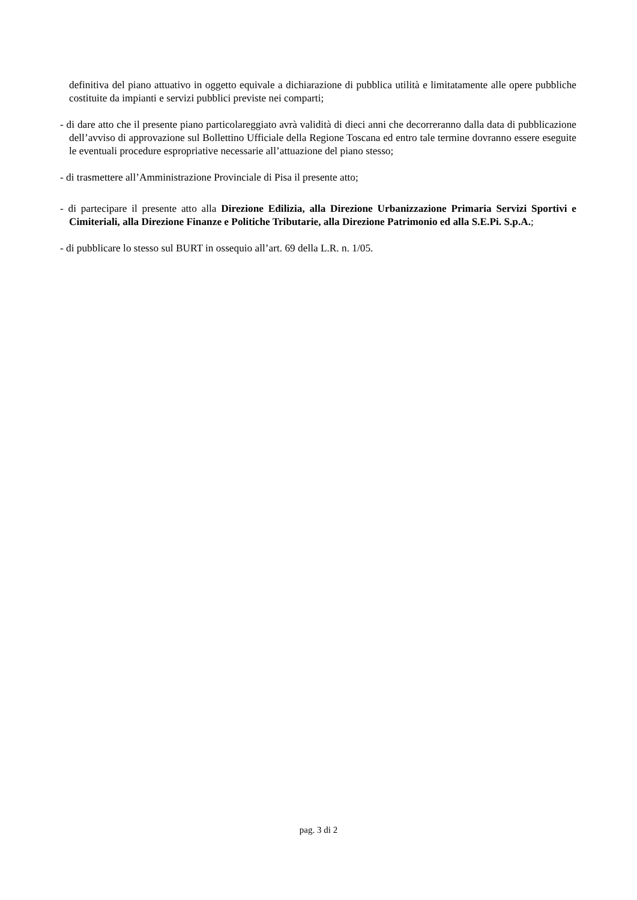definitiva del piano attuativo in oggetto equivale a dichiarazione di pubblica utilità e limitatamente alle opere pubbliche costituite da impianti e servizi pubblici previste nei comparti;
- di dare atto che il presente piano particolareggiato avrà validità di dieci anni che decorreranno dalla data di pubblicazione dell’avviso di approvazione sul Bollettino Ufficiale della Regione Toscana ed entro tale termine dovranno essere eseguite le eventuali procedure espropriative necessarie all’attuazione del piano stesso;
- di trasmettere all’Amministrazione Provinciale di Pisa il presente atto;
- di partecipare il presente atto alla Direzione Edilizia, alla Direzione Urbanizzazione Primaria Servizi Sportivi e Cimiteriali, alla Direzione Finanze e Politiche Tributarie, alla Direzione Patrimonio ed alla S.E.Pi. S.p.A.;
- di pubblicare lo stesso sul BURT in ossequio all’art. 69 della L.R. n. 1/05.
pag. 3 di 2